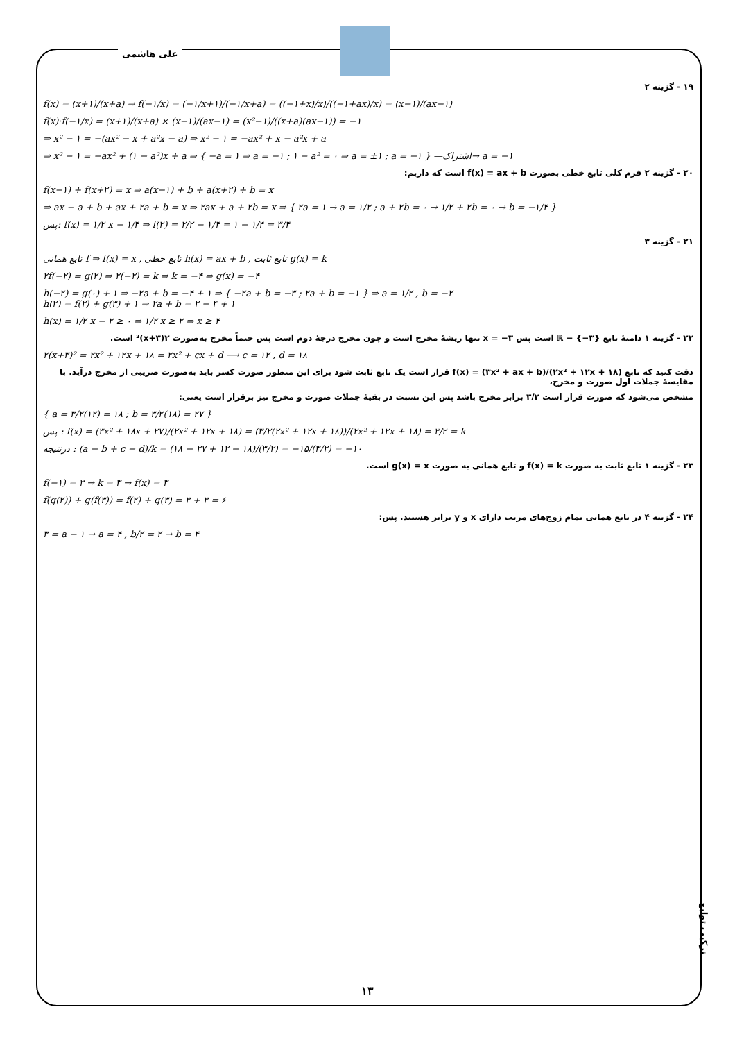علی هاشمی
۱۹ - گزینه ۲
f(x) = (x+۱)/(x+a) ⇒ f(−۱/x) = (−۱/x+۱)/(−۱/x+a) = ((−۱+x)/x)/((−۱+ax)/x) = (x−۱)/(ax−۱)
f(x)·f(−۱/x) = (x+۱)/(x+a) × (x−۱)/(ax−۱) = (x²−۱)/((x+a)(ax−۱)) = −۱
⇒ x² − ۱ = −(ax² − x + a²x − a) ⇒ x² − ۱ = −ax² + x − a²x + a
⇒ x² − ۱ = −ax² + (۱ − a²)x + a ⇒ { −a = ۱ ⇒ a = −۱ ; ۱ − a² = ۰ ⇒ a = ±۱ ; a = −۱ } —اشتراک→ a = −۱
۲۰ - گزینه ۲ فرم کلی تابع خطی بصورت f(x) = ax + b است که داریم:
f(x−۱) + f(x+۲) = x ⇒ a(x−۱) + b + a(x+۲) + b = x
⇒ ax − a + b + ax + ۲a + b = x ⇒ ۲ax + a + ۲b = x ⇒ { ۲a = ۱ → a = ۱/۲ ; a + ۲b = ۰ → ۱/۲ + ۲b = ۰ → b = −۱/۴ }
پس: f(x) = ۱/۲ x − ۱/۴ ⇒ f(۲) = ۲/۲ − ۱/۴ = ۱ − ۱/۴ = ۳/۴
۲۱ - گزینه ۳
تابع همانی f ⇒ f(x) = x , تابع خطی h(x) = ax + b , تابع ثابت g(x) = k
۲f(−۲) = g(۲) ⇒ ۲(−۲) = k ⇒ k = −۴ ⇒ g(x) = −۴
h(−۲) = g(۰) + ۱ ⇒ −۲a + b = −۴ + ۱ ⇒ { −۲a + b = −۳ ; ۲a + b = −۱ } ⇒ a = ۱/۲ , b = −۲
h(۲) = f(۲) + g(۳) + ۱ ⇒ ۲a + b = ۲ − ۴ + ۱
h(x) = ۱/۲ x − ۲ ≥ ۰ ⇒ ۱/۲ x ≥ ۲ ⇒ x ≥ ۴
۲۲ - گزینه ۱ دامنهٔ تابع ℝ − {−۳} است پس x = −۳ تنها ریشهٔ مخرج است و چون مخرج درجهٔ دوم است پس حتماً مخرج به‌صورت ۲(x+۳)² است.
۲(x+۳)² = ۲x² + ۱۲x + ۱۸ = ۲x² + cx + d ⟶ c = ۱۲ , d = ۱۸
دقت کنید که تابع f(x) = (۳x² + ax + b)/(۲x² + ۱۲x + ۱۸) قرار است یک تابع ثابت شود برای این منظور صورت کسر باید به‌صورت ضریبی از مخرج درآید. با مقایسهٔ جملات اول صورت و مخرج،
مشخص می‌شود که صورت قرار است ۳/۲ برابر مخرج باشد پس این نسبت در بقیهٔ جملات صورت و مخرج نیز برقرار است یعنی:
{ a = ۳/۲(۱۲) = ۱۸ ; b = ۳/۲(۱۸) = ۲۷ }
پس : f(x) = (۳x² + ۱۸x + ۲۷)/(۲x² + ۱۲x + ۱۸) = (۳/۲(۲x² + ۱۲x + ۱۸))/(۲x² + ۱۲x + ۱۸) = ۳/۲ = k
درنتیجه : (a − b + c − d)/k = (۱۸ − ۲۷ + ۱۲ − ۱۸)/(۳/۲) = −۱۵/(۳/۲) = −۱۰
۲۳ - گزینه ۱ تابع ثابت به صورت f(x) = k و تابع همانی به صورت g(x) = x است.
f(−۱) = ۳ → k = ۳ → f(x) = ۳
f(g(۲)) + g(f(۳)) = f(۲) + g(۳) = ۳ + ۳ = ۶
۲۴ - گزینه ۴ در تابع همانی تمام زوج‌های مرتب دارای x و y برابر هستند. پس:
۳ = a − ۱ → a = ۴ , b/۲ = ۲ → b = ۴
ترکیب توابع
۱۳